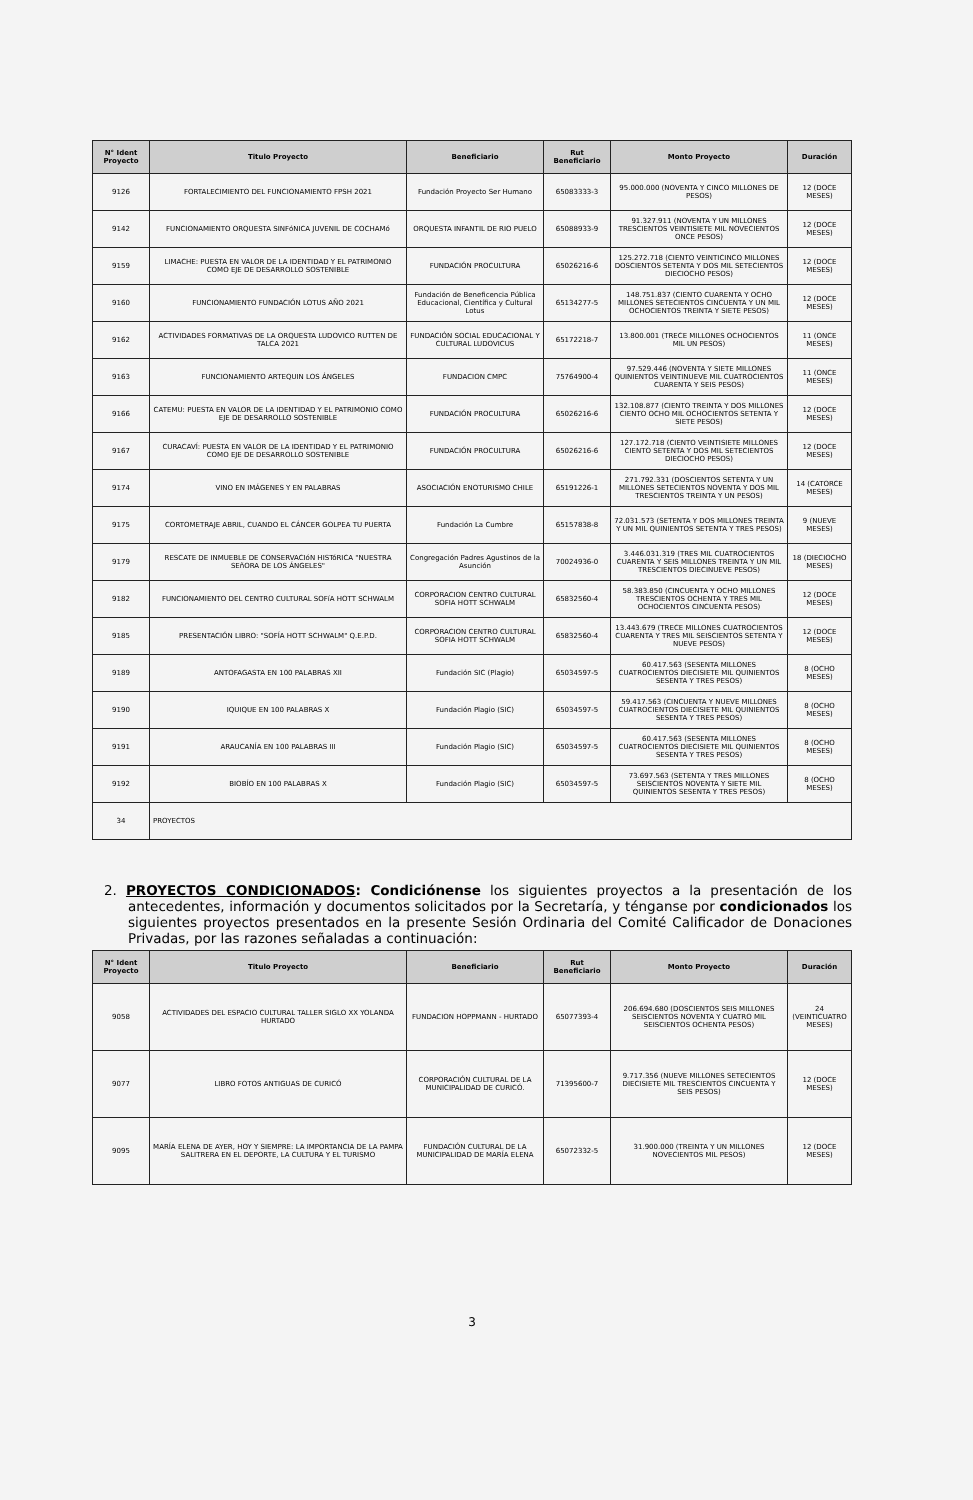| N° Ident Proyecto | Titulo Proyecto | Beneficiario | Rut Beneficiario | Monto Proyecto | Duración |
| --- | --- | --- | --- | --- | --- |
| 9126 | FORTALECIMIENTO DEL FUNCIONAMIENTO FPSH 2021 | Fundación Proyecto Ser Humano | 65083333-3 | 95.000.000 (NOVENTA Y CINCO MILLONES DE PESOS) | 12 (DOCE MESES) |
| 9142 | FUNCIONAMIENTO ORQUESTA SINFóNICA JUVENIL DE COCHAMó | ORQUESTA INFANTIL DE RIO PUELO | 65088933-9 | 91.327.911 (NOVENTA Y UN MILLONES TRESCIENTOS VEINTISIETE MIL NOVECIENTOS ONCE PESOS) | 12 (DOCE MESES) |
| 9159 | LIMACHE: PUESTA EN VALOR DE LA IDENTIDAD Y EL PATRIMONIO COMO EJE DE DESARROLLO SOSTENIBLE | FUNDACIÓN PROCULTURA | 65026216-6 | 125.272.718 (CIENTO VEINTICINCO MILLONES DOSCIENTOS SETENTA Y DOS MIL SETECIENTOS DIECIOCHO PESOS) | 12 (DOCE MESES) |
| 9160 | FUNCIONAMIENTO FUNDACIÓN LOTUS AÑO 2021 | Fundación de Beneficencia Pública Educacional, Científica y Cultural Lotus | 65134277-5 | 148.751.837 (CIENTO CUARENTA Y OCHO MILLONES SETECIENTOS CINCUENTA Y UN MIL OCHOCIENTOS TREINTA Y SIETE PESOS) | 12 (DOCE MESES) |
| 9162 | ACTIVIDADES FORMATIVAS DE LA ORQUESTA LUDOVICO RUTTEN DE TALCA 2021 | FUNDACIÓN SOCIAL EDUCACIONAL Y CULTURAL LUDOVICUS | 65172218-7 | 13.800.001 (TRECE MILLONES OCHOCIENTOS MIL UN PESOS) | 11 (ONCE MESES) |
| 9163 | FUNCIONAMIENTO ARTEQUIN LOS ÁNGELES | FUNDACION CMPC | 75764900-4 | 97.529.446 (NOVENTA Y SIETE MILLONES QUINIENTOS VEINTINUEVE MIL CUATROCIENTOS CUARENTA Y SEIS PESOS) | 11 (ONCE MESES) |
| 9166 | CATEMU: PUESTA EN VALOR DE LA IDENTIDAD Y EL PATRIMONIO COMO EJE DE DESARROLLO SOSTENIBLE | FUNDACIÓN PROCULTURA | 65026216-6 | 132.108.877 (CIENTO TREINTA Y DOS MILLONES CIENTO OCHO MIL OCHOCIENTOS SETENTA Y SIETE PESOS) | 12 (DOCE MESES) |
| 9167 | CURACAVÍ: PUESTA EN VALOR DE LA IDENTIDAD Y EL PATRIMONIO COMO EJE DE DESARROLLO SOSTENIBLE | FUNDACIÓN PROCULTURA | 65026216-6 | 127.172.718 (CIENTO VEINTISIETE MILLONES CIENTO SETENTA Y DOS MIL SETECIENTOS DIECIOCHO PESOS) | 12 (DOCE MESES) |
| 9174 | VINO EN IMÁGENES Y EN PALABRAS | ASOCIACIÓN ENOTURISMO CHILE | 65191226-1 | 271.792.331 (DOSCIENTOS SETENTA Y UN MILLONES SETECIENTOS NOVENTA Y DOS MIL TRESCIENTOS TREINTA Y UN PESOS) | 14 (CATORCE MESES) |
| 9175 | CORTOMETRAJE ABRIL, CUANDO EL CÁNCER GOLPEA TU PUERTA | Fundación La Cumbre | 65157838-8 | 72.031.573 (SETENTA Y DOS MILLONES TREINTA Y UN MIL QUINIENTOS SETENTA Y TRES PESOS) | 9 (NUEVE MESES) |
| 9179 | RESCATE DE INMUEBLE DE CONSERVACIóN HISTóRICA "NUESTRA SEñORA DE LOS ÁNGELES" | Congregación Padres Agustinos de la Asunción | 70024936-0 | 3.446.031.319 (TRES MIL CUATROCIENTOS CUARENTA Y SEIS MILLONES TREINTA Y UN MIL TRESCIENTOS DIECINUEVE PESOS) | 18 (DIECIOCHO MESES) |
| 9182 | FUNCIONAMIENTO DEL CENTRO CULTURAL SOFíA HOTT SCHWALM | CORPORACION CENTRO CULTURAL SOFIA HOTT SCHWALM | 65832560-4 | 58.383.850 (CINCUENTA Y OCHO MILLONES TRESCIENTOS OCHENTA Y TRES MIL OCHOCIENTOS CINCUENTA PESOS) | 12 (DOCE MESES) |
| 9185 | PRESENTACIÓN LIBRO: "SOFÍA HOTT SCHWALM" Q.E.P.D. | CORPORACION CENTRO CULTURAL SOFIA HOTT SCHWALM | 65832560-4 | 13.443.679 (TRECE MILLONES CUATROCIENTOS CUARENTA Y TRES MIL SEISCIENTOS SETENTA Y NUEVE PESOS) | 12 (DOCE MESES) |
| 9189 | ANTOFAGASTA EN 100 PALABRAS XII | Fundación SIC (Plagio) | 65034597-5 | 60.417.563 (SESENTA MILLONES CUATROCIENTOS DIECISIETE MIL QUINIENTOS SESENTA Y TRES PESOS) | 8 (OCHO MESES) |
| 9190 | IQUIQUE EN 100 PALABRAS X | Fundación Plagio (SIC) | 65034597-5 | 59.417.563 (CINCUENTA Y NUEVE MILLONES CUATROCIENTOS DIECISIETE MIL QUINIENTOS SESENTA Y TRES PESOS) | 8 (OCHO MESES) |
| 9191 | ARAUCANÍA EN 100 PALABRAS III | Fundación Plagio (SIC) | 65034597-5 | 60.417.563 (SESENTA MILLONES CUATROCIENTOS DIECISIETE MIL QUINIENTOS SESENTA Y TRES PESOS) | 8 (OCHO MESES) |
| 9192 | BIOBÍO EN 100 PALABRAS X | Fundación Plagio (SIC) | 65034597-5 | 73.697.563 (SETENTA Y TRES MILLONES SEISCIENTOS NOVENTA Y SIETE MIL QUINIENTOS SESENTA Y TRES PESOS) | 8 (OCHO MESES) |
| 34 | PROYECTOS | | | | |
2. PROYECTOS CONDICIONADOS: Condiciónense los siguientes proyectos a la presentación de los antecedentes, información y documentos solicitados por la Secretaría, y ténganse por condicionados los siguientes proyectos presentados en la presente Sesión Ordinaria del Comité Calificador de Donaciones Privadas, por las razones señaladas a continuación:
| N° Ident Proyecto | Titulo Proyecto | Beneficiario | Rut Beneficiario | Monto Proyecto | Duración |
| --- | --- | --- | --- | --- | --- |
| 9058 | ACTIVIDADES DEL ESPACIO CULTURAL TALLER SIGLO XX YOLANDA HURTADO | FUNDACION HOPPMANN - HURTADO | 65077393-4 | 206.694.680 (DOSCIENTOS SEIS MILLONES SEISCIENTOS NOVENTA Y CUATRO MIL SEISCIENTOS OCHENTA PESOS) | 24 (VEINTICUATRO MESES) |
| 9077 | LIBRO FOTOS ANTIGUAS DE CURICÓ | CORPORACIÓN CULTURAL DE LA MUNICIPALIDAD DE CURICÓ. | 71395600-7 | 9.717.356 (NUEVE MILLONES SETECIENTOS DIECISIETE MIL TRESCIENTOS CINCUENTA Y SEIS PESOS) | 12 (DOCE MESES) |
| 9095 | MARÍA ELENA DE AYER, HOY Y SIEMPRE: LA IMPORTANCIA DE LA PAMPA SALITRERA EN EL DEPORTE, LA CULTURA Y EL TURISMO | FUNDACIÓN CULTURAL DE LA MUNICIPALIDAD DE MARÍA ELENA | 65072332-5 | 31.900.000 (TREINTA Y UN MILLONES NOVECIENTOS MIL PESOS) | 12 (DOCE MESES) |
3